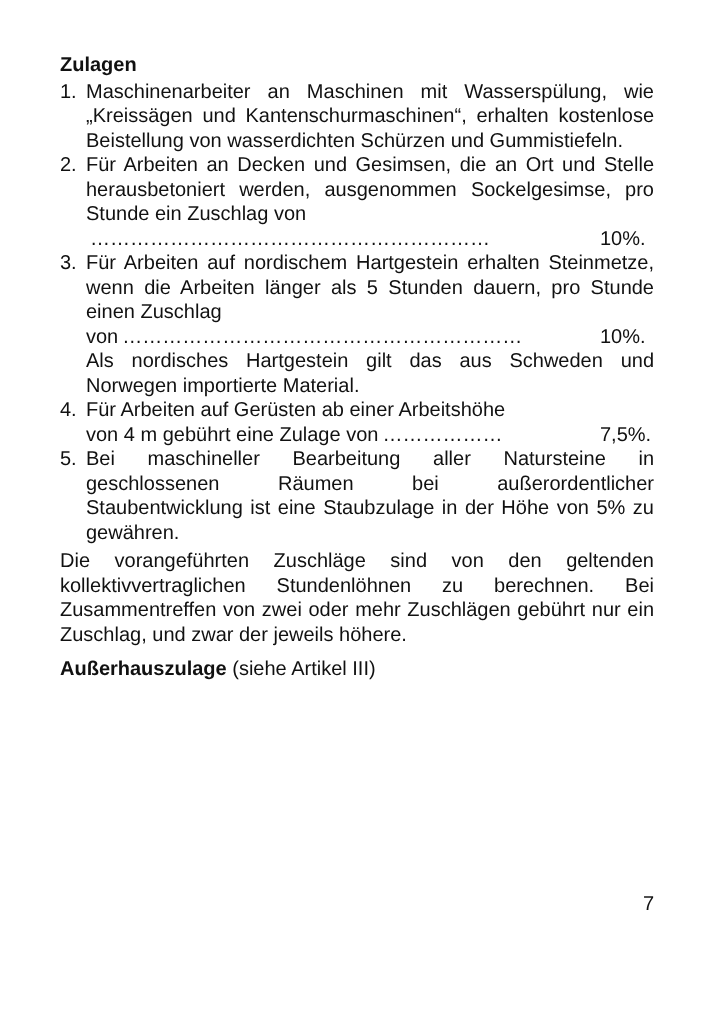Zulagen
1. Maschinenarbeiter an Maschinen mit Wasserspülung, wie „Kreissägen und Kantenschurmaschinen“, erhalten kostenlose Beistellung von wasserdichten Schürzen und Gummistiefeln.
2. Für Arbeiten an Decken und Gesimsen, die an Ort und Stelle herausbetoniert werden, ausgenommen Sockelgesimse, pro Stunde ein Zuschlag von
…………………………………………………… 10%.
3. Für Arbeiten auf nordischem Hartgestein erhalten Steinmetze, wenn die Arbeiten länger als 5 Stunden dauern, pro Stunde einen Zuschlag
von …………………………………………………… 10%.
Als nordisches Hartgestein gilt das aus Schweden und Norwegen importierte Material.
4. Für Arbeiten auf Gerüsten ab einer Arbeitshöhe
von 4 m gebührt eine Zulage von ……………… 7,5%.
5. Bei maschineller Bearbeitung aller Natursteine in geschlossenen Räumen bei außerordentlicher Staubentwicklung ist eine Staubzulage in der Höhe von 5% zu gewähren.
Die vorangeführten Zuschläge sind von den geltenden kollektivvertraglichen Stundenlöhnen zu berechnen. Bei Zusammentreffen von zwei oder mehr Zuschlägen gebührt nur ein Zuschlag, und zwar der jeweils höhere.
Außerhauszulage (siehe Artikel III)
7